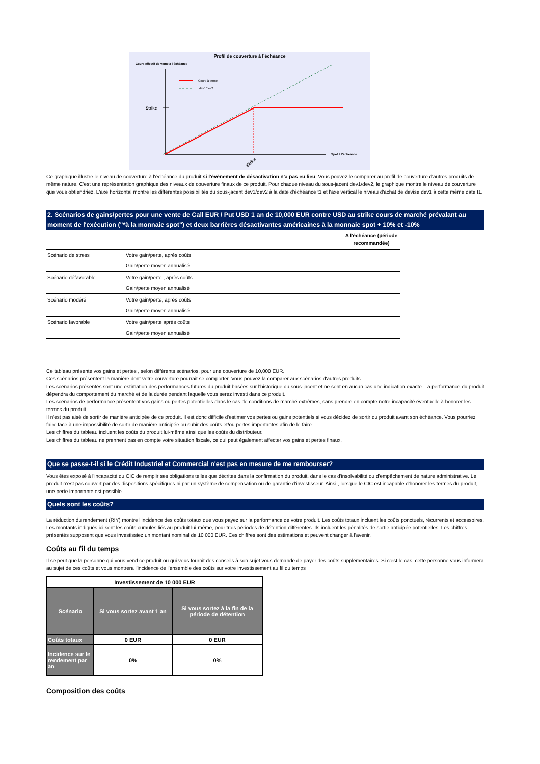Profil de couverture à l’échéance
Cours effectif de vente à l’échéance
Strike
Cours à terme
dev1/dev2
Spot à l’échéance
Strike
Ce graphique illustre le niveau de couverture à l'échéance du produit si l'évènement de désactivation n'a pas eu lieu. Vous pouvez le comparer au profil de couverture d'autres produits de même nature. C'est une représentation graphique des niveaux de couverture finaux de ce produit. Pour chaque niveau du sous-jacent dev1/dev2, le graphique montre le niveau de couverture que vous obtiendriez. L'axe horizontal montre les différentes possibilités du sous-jacent dev1/dev2 à la date d'échéance t1 et l'axe vertical le niveau d'achat de devise dev1 à cette même date t1.
2. Scénarios de gains/pertes pour une vente de Call EUR / Put USD 1 an de 10,000 EUR contre USD au strike cours de marché prévalant au moment de l'exécution ("*à la monnaie spot") et deux barrières désactivantes américaines à la monnaie spot + 10% et -10%
| | | A l'échéance (période recommandée) |
| Scénario de stress | Votre gain/perte, après coûts | |
| | Gain/perte moyen annualisé | |
| Scénario défavorable | Votre gain/perte , après coûts | |
| | Gain/perte moyen annualisé | |
| Scénario modéré | Votre gain/perte, après coûts | |
| | Gain/perte moyen annualisé | |
| Scénario favorable | Votre gain/perte après coûts | |
| | Gain/perte moyen annualisé | |
Ce tableau présente vos gains et pertes , selon différents scénarios, pour une couverture de 10,000 EUR.
Ces scénarios présentent la manière dont votre couverture pourrait se comporter. Vous pouvez la comparer aux scénarios d'autres produits.
Les scénarios présentés sont une estimation des performances futures du produit basées sur l'historique du sous-jacent et ne sont en aucun cas une indication exacte. La performance du produit dépendra du comportement du marché et de la durée pendant laquelle vous serez investi dans ce produit.
Les scénarios de performance présentent vos gains ou pertes potentielles dans le cas de conditions de marché extrêmes, sans prendre en compte notre incapacité éventuelle à honorer les termes du produit.
Il n'est pas aisé de sortir de manière anticipée de ce produit. Il est donc difficile d'estimer vos pertes ou gains potentiels si vous décidez de sortir du produit avant son échéance. Vous pourriez faire face à une impossibilité de sortir de manière anticipée ou subir des coûts et/ou pertes importantes afin de le faire.
Les chiffres du tableau incluent les coûts du produit lui-même ainsi que les coûts du distributeur.
Les chiffres du tableau ne prennent pas en compte votre situation fiscale, ce qui peut également affecter vos gains et pertes finaux.
Que se passe-t-il si le Crédit Industriel et Commercial n'est pas en mesure de me rembourser?
Vous êtes exposé à l'incapacité du CIC de remplir ses obligations telles que décrites dans la confirmation du produit, dans le cas d'insolvabilité ou d'empêchement de nature administrative. Le produit n'est pas couvert par des dispositions spécifiques ni par un système de compensation ou de garantie d'investisseur. Ainsi , lorsque le CIC est incapable d'honorer les termes du produit, une perte importante est possible.
Quels sont les coûts?
La réduction du rendement (RIY) montre l'incidence des coûts totaux que vous payez sur la performance de votre produit. Les coûts totaux incluent les coûts ponctuels, récurrents et accessoires. Les montants indiqués ici sont les coûts cumulés liés au produit lui-même, pour trois périodes de détention différentes. Ils incluent les pénalités de sortie anticipée potentielles. Les chiffres présentés supposent que vous investissiez un montant nominal de 10 000 EUR. Ces chiffres sont des estimations et peuvent changer à l'avenir.
Coûts au fil du temps
Il se peut que la personne qui vous vend ce produit ou qui vous fournit des conseils à son sujet vous demande de payer des coûts supplémentaires. Si c'est le cas, cette personne vous informera au sujet de ces coûts et vous montrera l'incidence de l'ensemble des coûts sur votre investissement au fil du temps
| Investissement de 10 000 EUR | | |
| Scénario | Si vous sortez avant 1 an | Si vous sortez à la fin de la période de détention |
| Coûts totaux | 0 EUR | 0 EUR |
| Incidence sur le rendement par an | 0% | 0% |
Composition des coûts